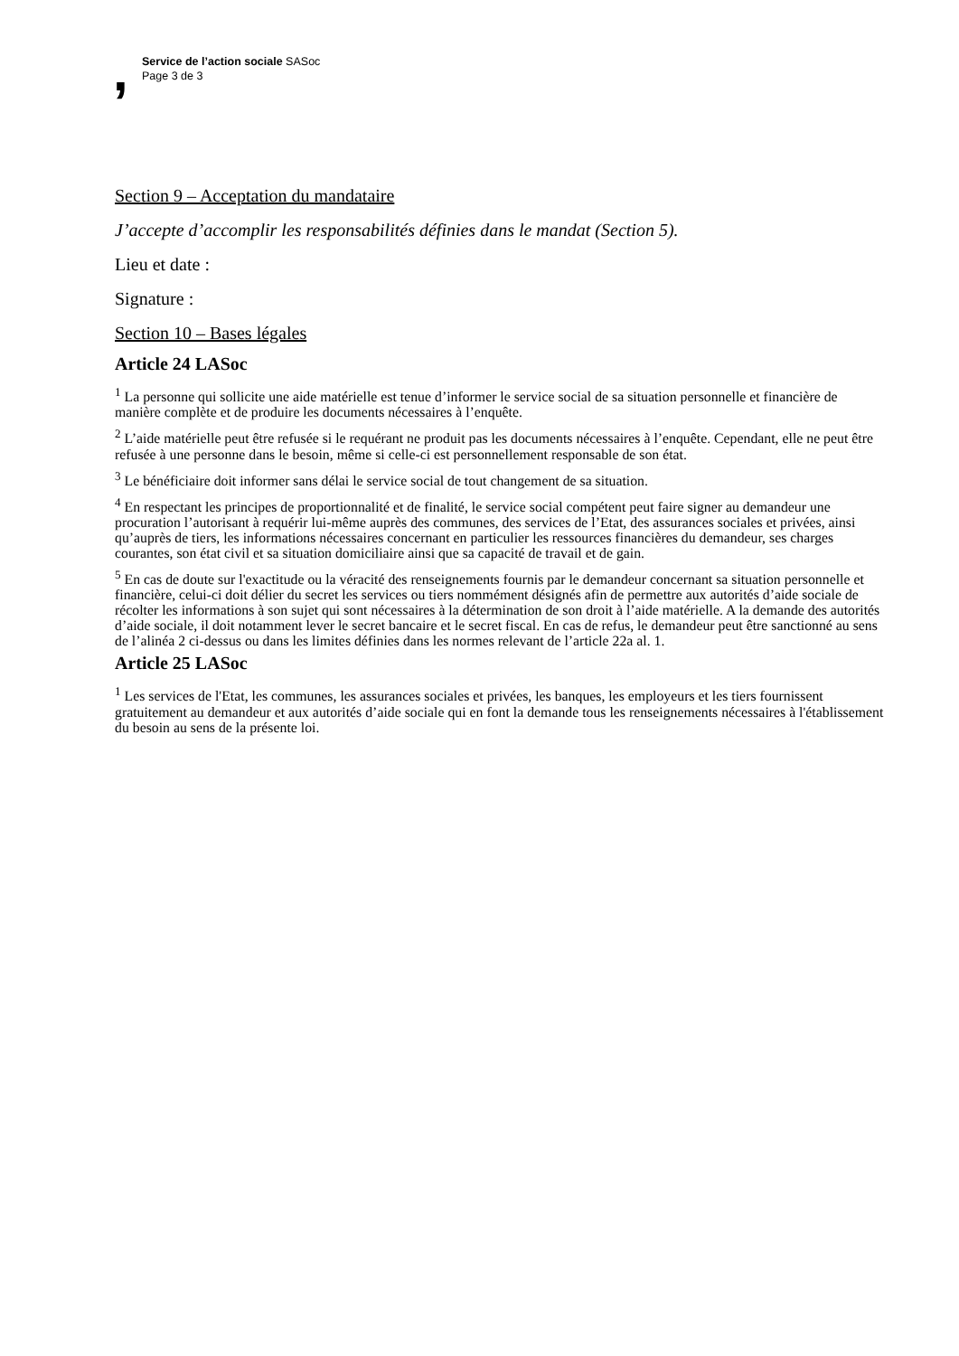, Service de l’action sociale SASoc
Page 3 de 3
Section 9 – Acceptation du mandataire
J’accepte d’accomplir les responsabilités définies dans le mandat (Section 5).
Lieu et date :
Signature :
Section 10 – Bases légales
Article 24 LASoc
<sup>1</sup> La personne qui sollicite une aide matérielle est tenue d’informer le service social de sa situation personnelle et financière de manière complète et de produire les documents nécessaires à l’enquête.
<sup>2</sup> L’aide matérielle peut être refusée si le requérant ne produit pas les documents nécessaires à l’enquête. Cependant, elle ne peut être refusée à une personne dans le besoin, même si celle-ci est personnellement responsable de son état.
<sup>3</sup> Le bénéficiaire doit informer sans délai le service social de tout changement de sa situation.
<sup>4</sup> En respectant les principes de proportionnalité et de finalité, le service social compétent peut faire signer au demandeur une procuration l’autorisant à requérir lui-même auprès des communes, des services de l’Etat, des assurances sociales et privées, ainsi qu’auprès de tiers, les informations nécessaires concernant en particulier les ressources financières du demandeur, ses charges courantes, son état civil et sa situation domiciliaire ainsi que sa capacité de travail et de gain.
<sup>5</sup> En cas de doute sur l'exactitude ou la véracité des renseignements fournis par le demandeur concernant sa situation personnelle et financière, celui-ci doit délier du secret les services ou tiers nommément désignés afin de permettre aux autorités d’aide sociale de récolter les informations à son sujet qui sont nécessaires à la détermination de son droit à l’aide matérielle. A la demande des autorités d’aide sociale, il doit notamment lever le secret bancaire et le secret fiscal. En cas de refus, le demandeur peut être sanctionné au sens de l’alinéa 2 ci-dessus ou dans les limites définies dans les normes relevant de l’article 22a al. 1.
Article 25 LASoc
<sup>1</sup> Les services de l'Etat, les communes, les assurances sociales et privées, les banques, les employeurs et les tiers fournissent gratuitement au demandeur et aux autorités d’aide sociale qui en font la demande tous les renseignements nécessaires à l'établissement du besoin au sens de la présente loi.